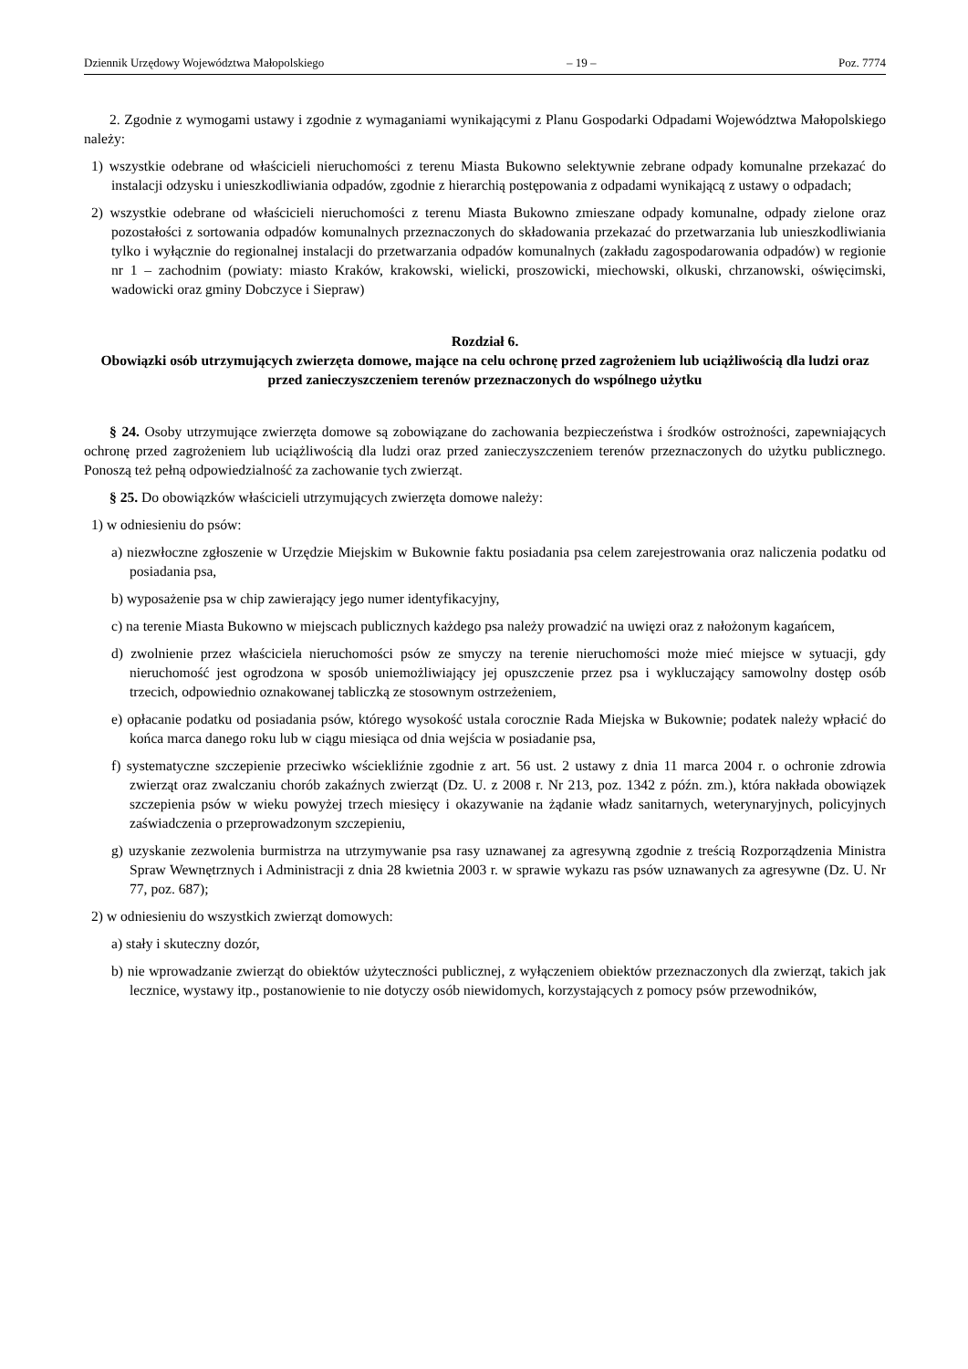Dziennik Urzędowy Województwa Małopolskiego – 19 – Poz. 7774
2. Zgodnie z wymogami ustawy i zgodnie z wymaganiami wynikającymi z Planu Gospodarki Odpadami Województwa Małopolskiego należy:
1) wszystkie odebrane od właścicieli nieruchomości z terenu Miasta Bukowno selektywnie zebrane odpady komunalne przekazać do instalacji odzysku i unieszkodliwiania odpadów, zgodnie z hierarchią postępowania z odpadami wynikającą z ustawy o odpadach;
2) wszystkie odebrane od właścicieli nieruchomości z terenu Miasta Bukowno zmieszane odpady komunalne, odpady zielone oraz pozostałości z sortowania odpadów komunalnych przeznaczonych do składowania przekazać do przetwarzania lub unieszkodliwiania tylko i wyłącznie do regionalnej instalacji do przetwarzania odpadów komunalnych (zakładu zagospodarowania odpadów) w regionie nr 1 – zachodnim (powiaty: miasto Kraków, krakowski, wielicki, proszowicki, miechowski, olkuski, chrzanowski, oświęcimski, wadowicki oraz gminy Dobczyce i Siepraw)
Rozdział 6.
Obowiązki osób utrzymujących zwierzęta domowe, mające na celu ochronę przed zagrożeniem lub uciążliwością dla ludzi oraz przed zanieczyszczeniem terenów przeznaczonych do wspólnego użytku
§ 24. Osoby utrzymujące zwierzęta domowe są zobowiązane do zachowania bezpieczeństwa i środków ostrożności, zapewniających ochronę przed zagrożeniem lub uciążliwością dla ludzi oraz przed zanieczyszczeniem terenów przeznaczonych do użytku publicznego. Ponoszą też pełną odpowiedzialność za zachowanie tych zwierząt.
§ 25. Do obowiązków właścicieli utrzymujących zwierzęta domowe należy:
1) w odniesieniu do psów:
a) niezwłoczne zgłoszenie w Urzędzie Miejskim w Bukownie faktu posiadania psa celem zarejestrowania oraz naliczenia podatku od posiadania psa,
b) wyposażenie psa w chip zawierający jego numer identyfikacyjny,
c) na terenie Miasta Bukowno w miejscach publicznych każdego psa należy prowadzić na uwięzi oraz z nałożonym kagańcem,
d) zwolnienie przez właściciela nieruchomości psów ze smyczy na terenie nieruchomości może mieć miejsce w sytuacji, gdy nieruchomość jest ogrodzona w sposób uniemożliwiający jej opuszczenie przez psa i wykluczający samowolny dostęp osób trzecich, odpowiednio oznakowanej tabliczką ze stosownym ostrzeżeniem,
e) opłacanie podatku od posiadania psów, którego wysokość ustala corocznie Rada Miejska w Bukownie; podatek należy wpłacić do końca marca danego roku lub w ciągu miesiąca od dnia wejścia w posiadanie psa,
f) systematyczne szczepienie przeciwko wściekliźnie zgodnie z art. 56 ust. 2 ustawy z dnia 11 marca 2004 r. o ochronie zdrowia zwierząt oraz zwalczaniu chorób zakaźnych zwierząt (Dz. U. z 2008 r. Nr 213, poz. 1342 z późn. zm.), która nakłada obowiązek szczepienia psów w wieku powyżej trzech miesięcy i okazywanie na żądanie władz sanitarnych, weterynaryjnych, policyjnych zaświadczenia o przeprowadzonym szczepieniu,
g) uzyskanie zezwolenia burmistrza na utrzymywanie psa rasy uznawanej za agresywną zgodnie z treścią Rozporządzenia Ministra Spraw Wewnętrznych i Administracji z dnia 28 kwietnia 2003 r. w sprawie wykazu ras psów uznawanych za agresywne (Dz. U. Nr 77, poz. 687);
2) w odniesieniu do wszystkich zwierząt domowych:
a) stały i skuteczny dozór,
b) nie wprowadzanie zwierząt do obiektów użyteczności publicznej, z wyłączeniem obiektów przeznaczonych dla zwierząt, takich jak lecznice, wystawy itp., postanowienie to nie dotyczy osób niewidomych, korzystających z pomocy psów przewodników,